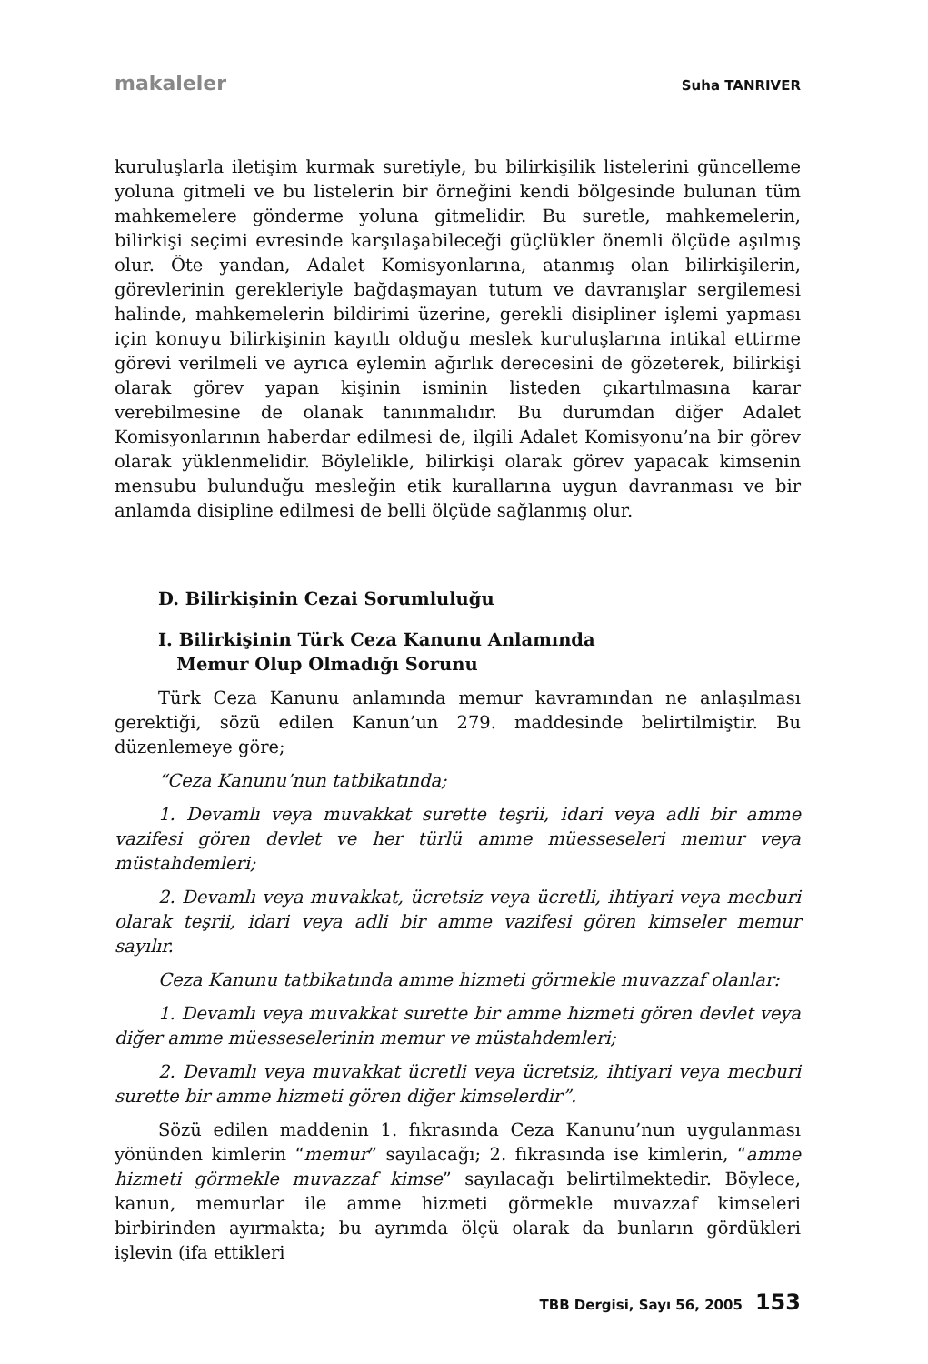makaleler Suha TANRIVER
kuruluşlarla iletişim kurmak suretiyle, bu bilirkişilik listelerini güncelleme yoluna gitmeli ve bu listelerin bir örneğini kendi bölgesinde bulunan tüm mahkemelere gönderme yoluna gitmelidir. Bu suretle, mahkemelerin, bilirkişi seçimi evresinde karşılaşabileceği güçlükler önemli ölçüde aşılmış olur. Öte yandan, Adalet Komisyonlarına, atanmış olan bilirkişilerin, görevlerinin gerekleriyle bağdaşmayan tutum ve davranışlar sergilemesi halinde, mahkemelerin bildirimi üzerine, gerekli disipliner işlemi yapması için konuyu bilirkişinin kayıtlı olduğu meslek kuruluşlarına intikal ettirme görevi verilmeli ve ayrıca eylemin ağırlık derecesini de gözeterek, bilirkişi olarak görev yapan kişinin isminin listeden çıkartılmasına karar verebilmesine de olanak tanınmalıdır. Bu durumdan diğer Adalet Komisyonlarının haberdar edilmesi de, ilgili Adalet Komisyonu’na bir görev olarak yüklenmelidir. Böylelikle, bilirkişi olarak görev yapacak kimsenin mensubu bulunduğu mesleğin etik kurallarına uygun davranması ve bir anlamda disipline edilmesi de belli ölçüde sağlanmış olur.
D. Bilirkişinin Cezai Sorumluluğu
I. Bilirkişinin Türk Ceza Kanunu Anlamında
Memur Olup Olmadığı Sorunu
Türk Ceza Kanunu anlamında memur kavramından ne anlaşılması gerektiği, sözü edilen Kanun’un 279. maddesinde belirtilmiştir. Bu düzenlemeye göre;
“Ceza Kanunu’nun tatbikatında;
1. Devamlı veya muvakkat surette teşrii, idari veya adli bir amme vazifesi gören devlet ve her türlü amme müesseseleri memur veya müstahdemleri;
2. Devamlı veya muvakkat, ücretsiz veya ücretli, ihtiyari veya mecburi olarak teşrii, idari veya adli bir amme vazifesi gören kimseler memur sayılır.
Ceza Kanunu tatbikatında amme hizmeti görmekle muvazzaf olanlar:
1. Devamlı veya muvakkat surette bir amme hizmeti gören devlet veya diğer amme müesseselerinin memur ve müstahdemleri;
2. Devamlı veya muvakkat ücretli veya ücretsiz, ihtiyari veya mecburi surette bir amme hizmeti gören diğer kimselerdir”.
Sözü edilen maddenin 1. fıkrasında Ceza Kanunu’nun uygulanması yönünden kimlerin “memur” sayılacağı; 2. fıkrasında ise kimlerin, “amme hizmeti görmekle muvazzaf kimse” sayılacağı belirtilmektedir. Böylece, kanun, memurlar ile amme hizmeti görmekle muvazzaf kimseleri birbirinden ayırmakta; bu ayrımda ölçü olarak da bunların gördükleri işlevin (ifa ettikleri
TBB Dergisi, Sayı 56, 2005 153